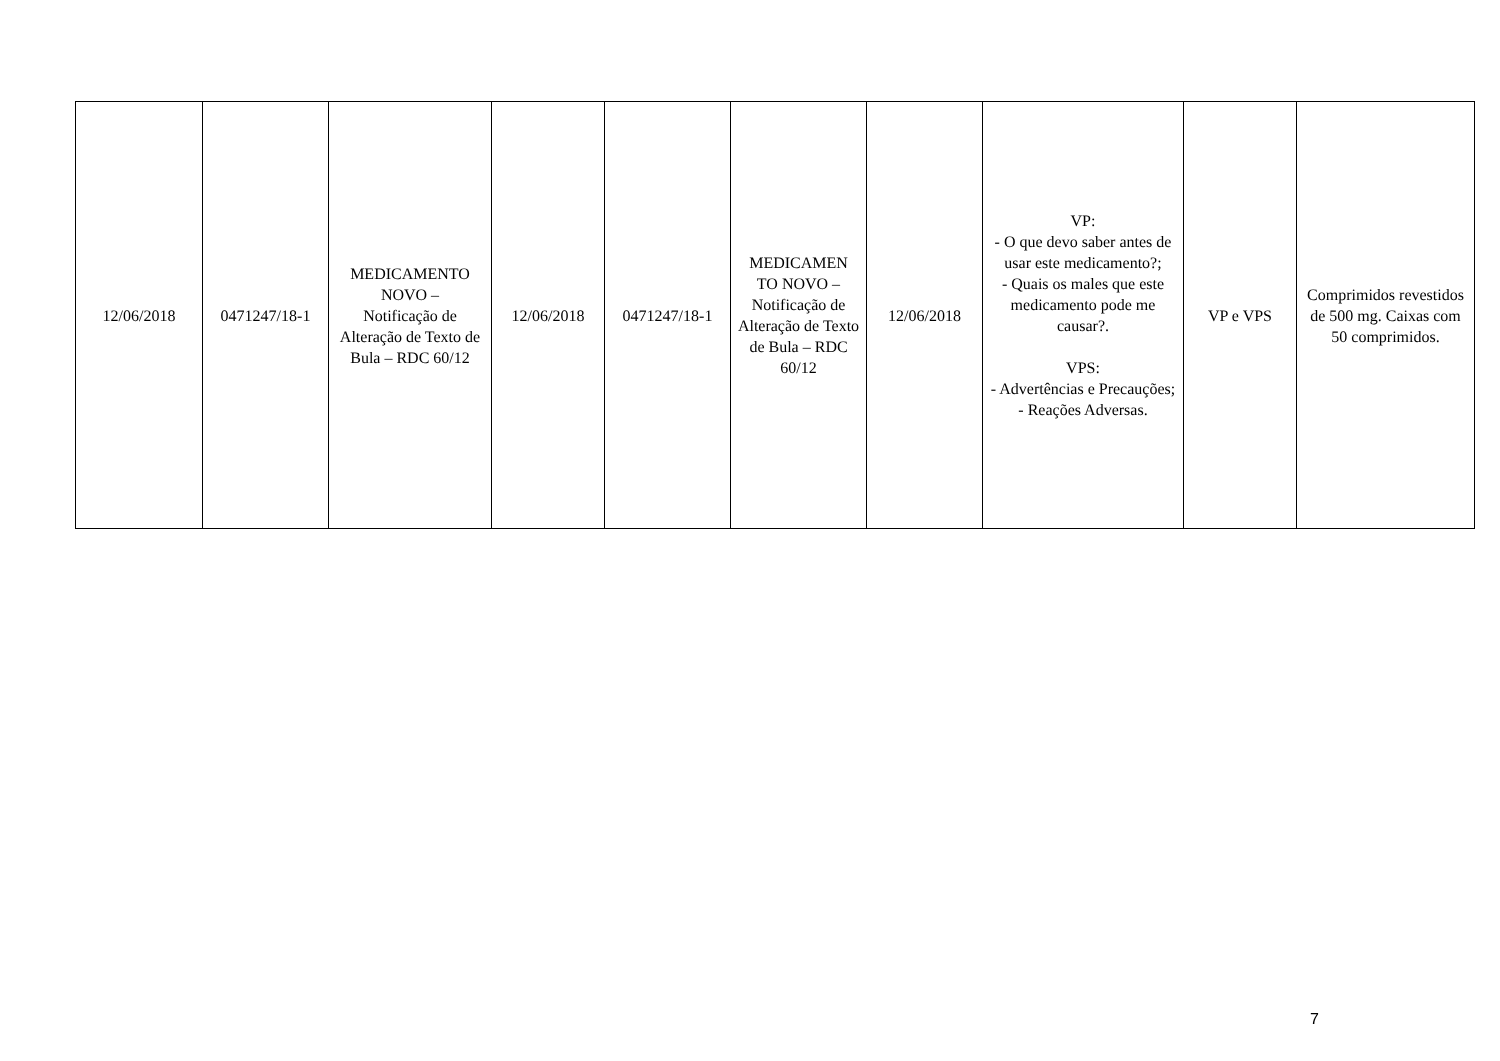| 12/06/2018 | 0471247/18-1 | MEDICAMENTO NOVO – Notificação de Alteração de Texto de Bula – RDC 60/12 | 12/06/2018 | 0471247/18-1 | MEDICAMEN TO NOVO – Notificação de Alteração de Texto de Bula – RDC 60/12 | 12/06/2018 | VP: - O que devo saber antes de usar este medicamento?; - Quais os males que este medicamento pode me causar?. VPS: - Advertências e Precauções; - Reações Adversas. | VP e VPS | Comprimidos revestidos de 500 mg. Caixas com 50 comprimidos. |
7